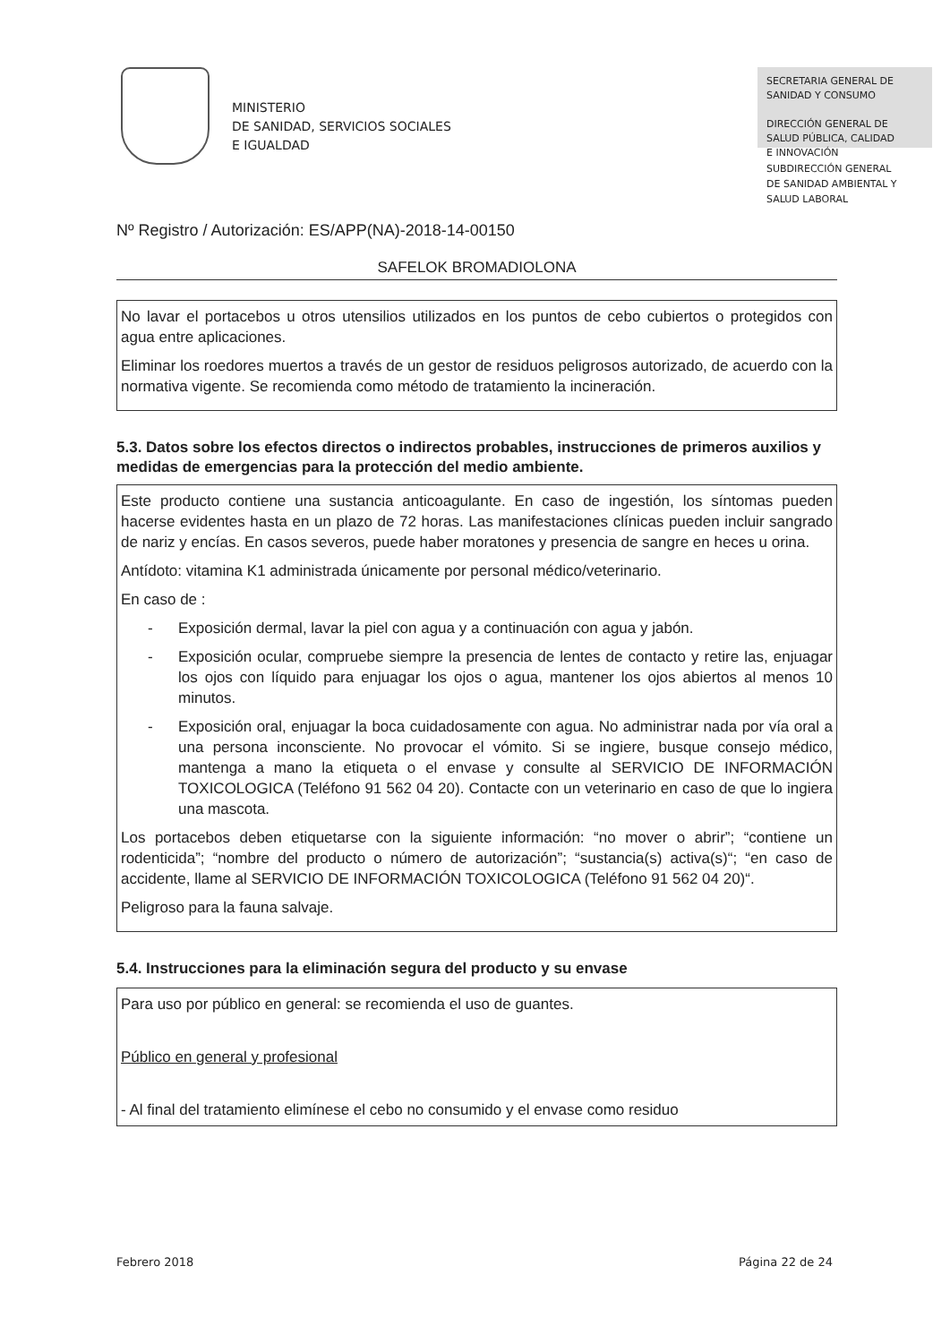MINISTERIO
DE SANIDAD, SERVICIOS SOCIALES
E IGUALDAD
SECRETARIA GENERAL DE
SANIDAD Y CONSUMO
DIRECCIÓN GENERAL DE
SALUD PÚBLICA, CALIDAD
E INNOVACIÓN
SUBDIRECCIÓN GENERAL
DE SANIDAD AMBIENTAL Y
SALUD LABORAL
Nº Registro / Autorización: ES/APP(NA)-2018-14-00150
SAFELOK BROMADIOLONA
No lavar el portacebos u otros utensilios utilizados en los puntos de cebo cubiertos o protegidos con agua entre aplicaciones.
Eliminar los roedores muertos a través de un gestor de residuos peligrosos autorizado, de acuerdo con la normativa vigente. Se recomienda como método de tratamiento la incineración.
5.3. Datos sobre los efectos directos o indirectos probables, instrucciones de primeros auxilios y medidas de emergencias para la protección del medio ambiente.
Este producto contiene una sustancia anticoagulante. En caso de ingestión, los síntomas pueden hacerse evidentes hasta en un plazo de 72 horas. Las manifestaciones clínicas pueden incluir sangrado de nariz y encías. En casos severos, puede haber moratones y presencia de sangre en heces u orina.
Antídoto: vitamina K1 administrada únicamente por personal médico/veterinario.
En caso de :
- Exposición dermal, lavar la piel con agua y a continuación con agua y jabón.
- Exposición ocular, compruebe siempre la presencia de lentes de contacto y retire las, enjuagar los ojos con líquido para enjuagar los ojos o agua, mantener los ojos abiertos al menos 10 minutos.
- Exposición oral, enjuagar la boca cuidadosamente con agua. No administrar nada por vía oral a una persona inconsciente. No provocar el vómito. Si se ingiere, busque consejo médico, mantenga a mano la etiqueta o el envase y consulte al SERVICIO DE INFORMACIÓN TOXICOLOGICA (Teléfono 91 562 04 20). Contacte con un veterinario en caso de que lo ingiera una mascota.
Los portacebos deben etiquetarse con la siguiente información: “no mover o abrir”; “contiene un rodenticida”; “nombre del producto o número de autorización”; “sustancia(s) activa(s)“; “en caso de accidente, llame al SERVICIO DE INFORMACIÓN TOXICOLOGICA (Teléfono 91 562 04 20)“.
Peligroso para la fauna salvaje.
5.4. Instrucciones para la eliminación segura del producto y su envase
Para uso por público en general: se recomienda el uso de guantes.
Público en general y profesional
- Al final del tratamiento elimínese el cebo no consumido y el envase como residuo
Febrero 2018 Página 22 de 24